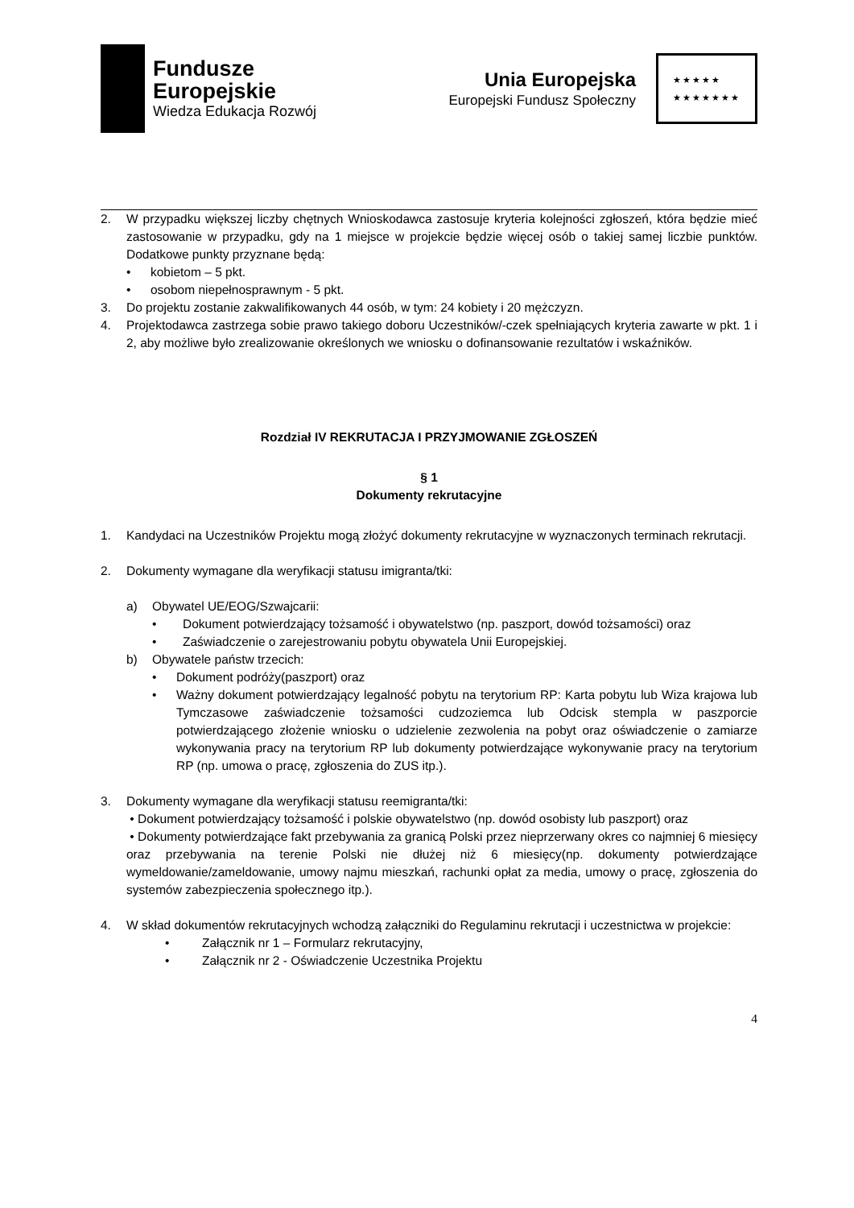Fundusze
Europejskie
Wiedza Edukacja Rozwój
Unia Europejska
Europejski Fundusz Społeczny
★★★★★
★★★★★★★
2. W przypadku większej liczby chętnych Wnioskodawca zastosuje kryteria kolejności zgłoszeń, która będzie mieć zastosowanie w przypadku, gdy na 1 miejsce w projekcie będzie więcej osób o takiej samej liczbie punktów. Dodatkowe punkty przyznane będą:
• kobietom – 5 pkt.
• osobom niepełnosprawnym - 5 pkt.
3. Do projektu zostanie zakwalifikowanych 44 osób, w tym: 24 kobiety i 20 mężczyzn.
4. Projektodawca zastrzega sobie prawo takiego doboru Uczestników/-czek spełniających kryteria zawarte w pkt. 1 i 2, aby możliwe było zrealizowanie określonych we wniosku o dofinansowanie rezultatów i wskaźników.
Rozdział IV REKRUTACJA I PRZYJMOWANIE ZGŁOSZEŃ
§ 1
Dokumenty rekrutacyjne
1. Kandydaci na Uczestników Projektu mogą złożyć dokumenty rekrutacyjne w wyznaczonych terminach rekrutacji.
2. Dokumenty wymagane dla weryfikacji statusu imigranta/tki:
a) Obywatel UE/EOG/Szwajcarii:
• Dokument potwierdzający tożsamość i obywatelstwo (np. paszport, dowód tożsamości) oraz
• Zaświadczenie o zarejestrowaniu pobytu obywatela Unii Europejskiej.
b) Obywatele państw trzecich:
• Dokument podróży(paszport) oraz
• Ważny dokument potwierdzający legalność pobytu na terytorium RP: Karta pobytu lub Wiza krajowa lub Tymczasowe zaświadczenie tożsamości cudzoziemca lub Odcisk stempla w paszporcie potwierdzającego złożenie wniosku o udzielenie zezwolenia na pobyt oraz oświadczenie o zamiarze wykonywania pracy na terytorium RP lub dokumenty potwierdzające wykonywanie pracy na terytorium RP (np. umowa o pracę, zgłoszenia do ZUS itp.).
3. Dokumenty wymagane dla weryfikacji statusu reemigranta/tki:
• Dokument potwierdzający tożsamość i polskie obywatelstwo (np. dowód osobisty lub paszport) oraz
• Dokumenty potwierdzające fakt przebywania za granicą Polski przez nieprzerwany okres co najmniej 6 miesięcy oraz przebywania na terenie Polski nie dłużej niż 6 miesięcy(np. dokumenty potwierdzające wymeldowanie/zameldowanie, umowy najmu mieszkań, rachunki opłat za media, umowy o pracę, zgłoszenia do systemów zabezpieczenia społecznego itp.).
4. W skład dokumentów rekrutacyjnych wchodzą załączniki do Regulaminu rekrutacji i uczestnictwa w projekcie:
• Załącznik nr 1 – Formularz rekrutacyjny,
• Załącznik nr 2 - Oświadczenie Uczestnika Projektu
4